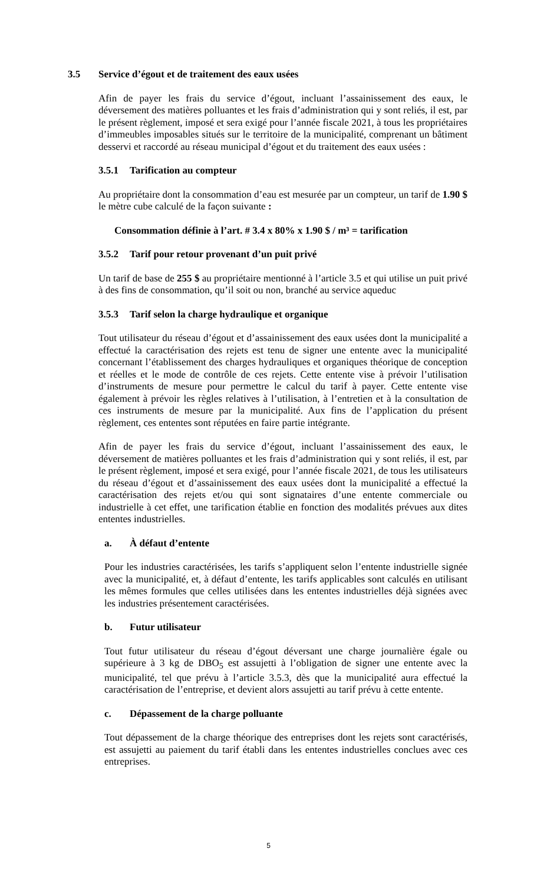3.5 Service d’égout et de traitement des eaux usées
Afin de payer les frais du service d’égout, incluant l’assainissement des eaux, le déversement des matières polluantes et les frais d’administration qui y sont reliés, il est, par le présent règlement, imposé et sera exigé pour l’année fiscale 2021, à tous les propriétaires d’immeubles imposables situés sur le territoire de la municipalité, comprenant un bâtiment desservi et raccordé au réseau municipal d’égout et du traitement des eaux usées :
3.5.1 Tarification au compteur
Au propriétaire dont la consommation d’eau est mesurée par un compteur, un tarif de 1.90 $ le mètre cube calculé de la façon suivante :
Consommation définie à l’art. # 3.4 x 80% x 1.90 $ / m³ = tarification
3.5.2 Tarif pour retour provenant d’un puit privé
Un tarif de base de 255 $ au propriétaire mentionné à l’article 3.5 et qui utilise un puit privé à des fins de consommation, qu’il soit ou non, branché au service aqueduc
3.5.3 Tarif selon la charge hydraulique et organique
Tout utilisateur du réseau d’égout et d’assainissement des eaux usées dont la municipalité a effectué la caractérisation des rejets est tenu de signer une entente avec la municipalité concernant l’établissement des charges hydrauliques et organiques théorique de conception et réelles et le mode de contrôle de ces rejets. Cette entente vise à prévoir l’utilisation d’instruments de mesure pour permettre le calcul du tarif à payer. Cette entente vise également à prévoir les règles relatives à l’utilisation, à l’entretien et à la consultation de ces instruments de mesure par la municipalité. Aux fins de l’application du présent règlement, ces ententes sont réputées en faire partie intégrante.
Afin de payer les frais du service d’égout, incluant l’assainissement des eaux, le déversement de matières polluantes et les frais d’administration qui y sont reliés, il est, par le présent règlement, imposé et sera exigé, pour l’année fiscale 2021, de tous les utilisateurs du réseau d’égout et d’assainissement des eaux usées dont la municipalité a effectué la caractérisation des rejets et/ou qui sont signataires d’une entente commerciale ou industrielle à cet effet, une tarification établie en fonction des modalités prévues aux dites ententes industrielles.
a. À défaut d’entente
Pour les industries caractérisées, les tarifs s’appliquent selon l’entente industrielle signée avec la municipalité, et, à défaut d’entente, les tarifs applicables sont calculés en utilisant les mêmes formules que celles utilisées dans les ententes industrielles déjà signées avec les industries présentement caractérisées.
b. Futur utilisateur
Tout futur utilisateur du réseau d’égout déversant une charge journalière égale ou supérieure à 3 kg de DBO<sub>5</sub> est assujetti à l’obligation de signer une entente avec la municipalité, tel que prévu à l’article 3.5.3, dès que la municipalité aura effectué la caractérisation de l’entreprise, et devient alors assujetti au tarif prévu à cette entente.
c. Dépassement de la charge polluante
Tout dépassement de la charge théorique des entreprises dont les rejets sont caractérisés, est assujetti au paiement du tarif établi dans les ententes industrielles conclues avec ces entreprises.
5